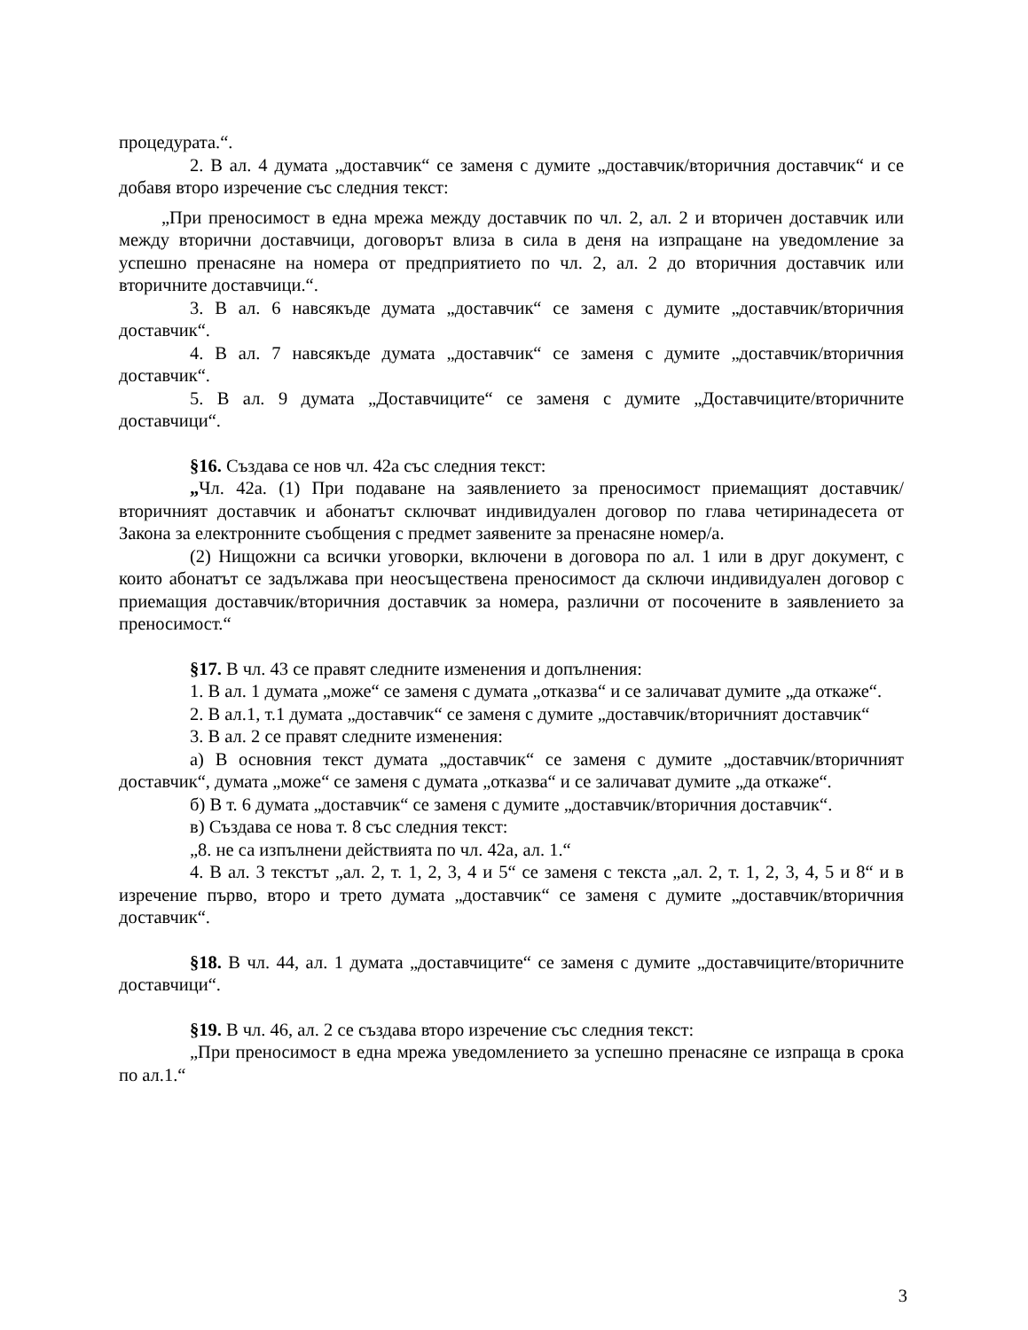процедурата.“.
2. В ал. 4 думата „доставчик“ се заменя с думите „доставчик/вторичния доставчик“ и се добавя второ изречение със следния текст:
„При преносимост в една мрежа между доставчик по чл. 2, ал. 2 и вторичен доставчик или между вторични доставчици, договорът влиза в сила в деня на изпращане на уведомление за успешно пренасяне на номера от предприятието по чл. 2, ал. 2 до вторичния доставчик или вторичните доставчици.“.
3. В ал. 6 навсякъде думата „доставчик“ се заменя с думите „доставчик/вторичния доставчик“.
4. В ал. 7 навсякъде думата „доставчик“ се заменя с думите „доставчик/вторичния доставчик“.
5. В ал. 9 думата „Доставчиците“ се заменя с думите „Доставчиците/вторичните доставчици“.
§16. Създава се нов чл. 42а със следния текст:
„Чл. 42а. (1) При подаване на заявлението за преносимост приемащият доставчик/вторичният доставчик и абонатът сключват индивидуален договор по глава четиринадесета от Закона за електронните съобщения с предмет заявените за пренасяне номер/а.
(2) Нищожни са всички уговорки, включени в договора по ал. 1 или в друг документ, с които абонатът се задължава при неосъществена преносимост да сключи индивидуален договор с приемащия доставчик/вторичния доставчик за номера, различни от посочените в заявлението за преносимост.“
§17. В чл. 43 се правят следните изменения и допълнения:
1. В ал. 1 думата „може“ се заменя с думата „отказва“ и се заличават думите „да откаже“.
2. В ал.1, т.1 думата „доставчик“ се заменя с думите „доставчик/вторичният доставчик“
3. В ал. 2 се правят следните изменения:
а) В основния текст думата „доставчик“ се заменя с думите „доставчик/вторичният доставчик“, думата „може“ се заменя с думата „отказва“ и се заличават думите „да откаже“.
б) В т. 6 думата „доставчик“ се заменя с думите „доставчик/вторичния доставчик“.
в) Създава се нова т. 8 със следния текст:
„8. не са изпълнени действията по чл. 42а, ал. 1.“
4. В ал. 3 текстът „ал. 2, т. 1, 2, 3, 4 и 5“ се заменя с текста „ал. 2, т. 1, 2, 3, 4, 5 и 8“ и в изречение първо, второ и трето думата „доставчик“ се заменя с думите „доставчик/вторичния доставчик“.
§18. В чл. 44, ал. 1 думата „доставчиците“ се заменя с думите „доставчиците/вторичните доставчици“.
§19. В чл. 46, ал. 2 се създава второ изречение със следния текст:
„При преносимост в една мрежа уведомлението за успешно пренасяне се изпраща в срока по ал.1.“
3